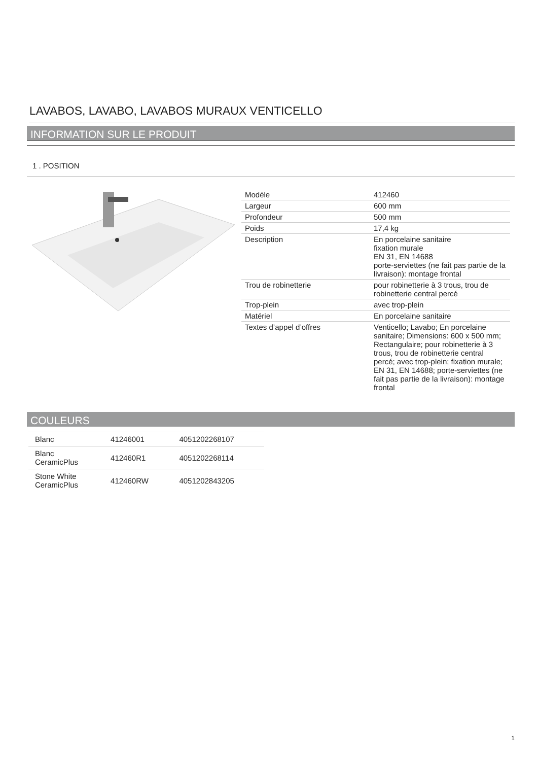LAVABOS, LAVABO, LAVABOS MURAUX VENTICELLO
INFORMATION SUR LE PRODUIT
1 . POSITION
| Modèle | 412460 |
| Largeur | 600 mm |
| Profondeur | 500 mm |
| Poids | 17,4 kg |
| Description | En porcelaine sanitaire fixation murale EN 31, EN 14688 porte-serviettes (ne fait pas partie de la livraison): montage frontal |
| Trou de robinetterie | pour robinetterie à 3 trous, trou de robinetterie central percé |
| Trop-plein | avec trop-plein |
| Matériel | En porcelaine sanitaire |
| Textes d’appel d’offres | Venticello; Lavabo; En porcelaine sanitaire; Dimensions: 600 x 500 mm; Rectangulaire; pour robinetterie à 3 trous, trou de robinetterie central percé; avec trop-plein; fixation murale; EN 31, EN 14688; porte-serviettes (ne fait pas partie de la livraison): montage frontal |
COULEURS
| Blanc | 41246001 | 4051202268107 |
| Blanc CeramicPlus | 412460R1 | 4051202268114 |
| Stone White CeramicPlus | 412460RW | 4051202843205 |
1